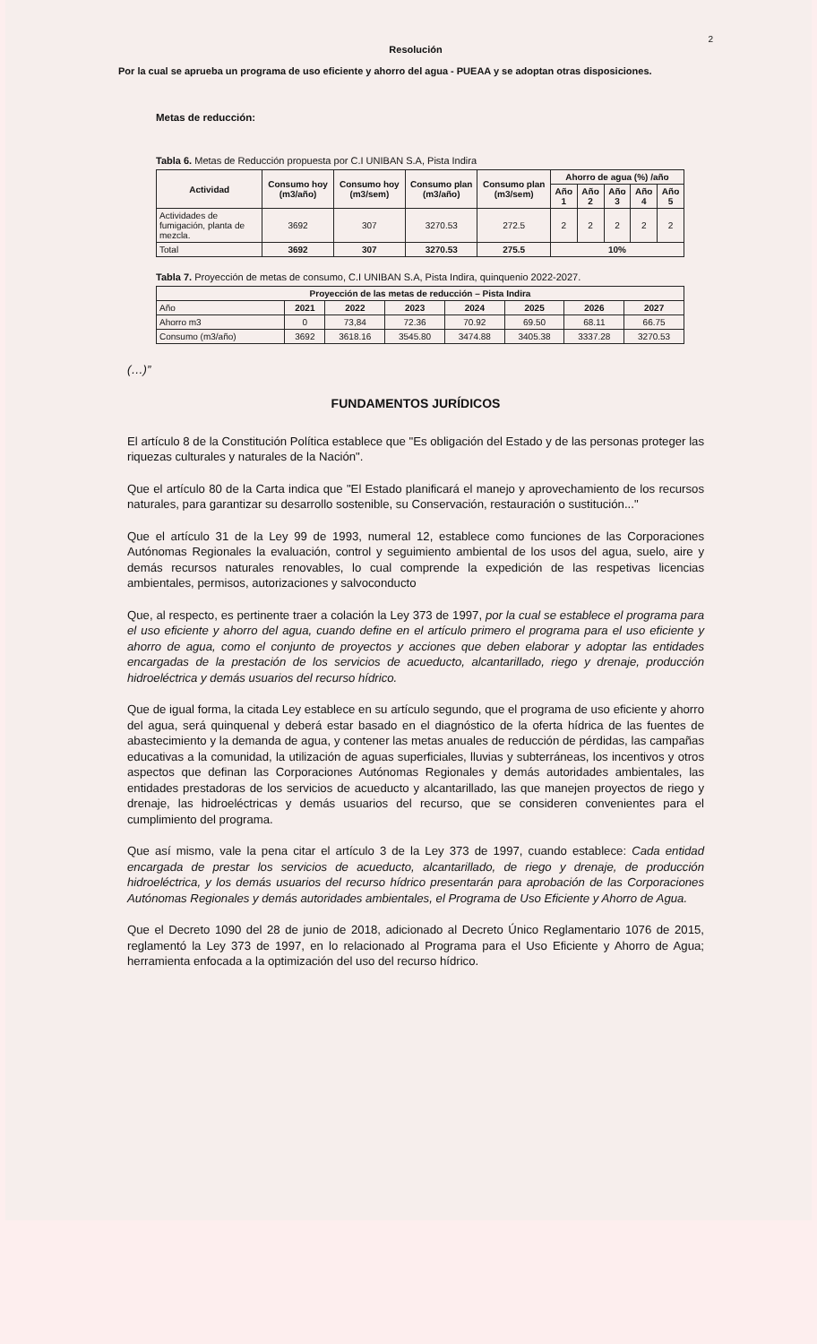2
Resolución
Por la cual se aprueba un programa de uso eficiente y ahorro del agua - PUEAA y se adoptan otras disposiciones.
Metas de reducción:
Tabla 6. Metas de Reducción propuesta por C.I UNIBAN S.A, Pista Indira
| Actividad | Consumo hoy (m3/año) | Consumo hoy (m3/sem) | Consumo plan (m3/año) | Consumo plan (m3/sem) | Ahorro de agua (%) /año | | | | |
| --- | --- | --- | --- | --- | --- | --- | --- | --- | --- |
| | | | | | Año 1 | Año 2 | Año 3 | Año 4 | Año 5 |
| Actividades de fumigación, planta de mezcla. | 3692 | 307 | 3270.53 | 272.5 | 2 | 2 | 2 | 2 | 2 |
| Total | 3692 | 307 | 3270.53 | 275.5 | 10% | | | | |
Tabla 7. Proyección de metas de consumo, C.I UNIBAN S.A, Pista Indira, quinquenio 2022-2027.
| Proyección de las metas de reducción – Pista Indira | | | | | | | |
| --- | --- | --- | --- | --- | --- | --- | --- |
| Año | 2021 | 2022 | 2023 | 2024 | 2025 | 2026 | 2027 |
| Ahorro m3 | 0 | 73,84 | 72.36 | 70.92 | 69.50 | 68.11 | 66.75 |
| Consumo (m3/año) | 3692 | 3618.16 | 3545.80 | 3474.88 | 3405.38 | 3337.28 | 3270.53 |
(…)”
FUNDAMENTOS JURÍDICOS
El artículo 8 de la Constitución Política establece que "Es obligación del Estado y de las personas proteger las riquezas culturales y naturales de la Nación".
Que el artículo 80 de la Carta indica que "El Estado planificará el manejo y aprovechamiento de los recursos naturales, para garantizar su desarrollo sostenible, su Conservación, restauración o sustitución..."
Que el artículo 31 de la Ley 99 de 1993, numeral 12, establece como funciones de las Corporaciones Autónomas Regionales la evaluación, control y seguimiento ambiental de los usos del agua, suelo, aire y demás recursos naturales renovables, lo cual comprende la expedición de las respetivas licencias ambientales, permisos, autorizaciones y salvoconducto
Que, al respecto, es pertinente traer a colación la Ley 373 de 1997, por la cual se establece el programa para el uso eficiente y ahorro del agua, cuando define en el artículo primero el programa para el uso eficiente y ahorro de agua, como el conjunto de proyectos y acciones que deben elaborar y adoptar las entidades encargadas de la prestación de los servicios de acueducto, alcantarillado, riego y drenaje, producción hidroeléctrica y demás usuarios del recurso hídrico.
Que de igual forma, la citada Ley establece en su artículo segundo, que el programa de uso eficiente y ahorro del agua, será quinquenal y deberá estar basado en el diagnóstico de la oferta hídrica de las fuentes de abastecimiento y la demanda de agua, y contener las metas anuales de reducción de pérdidas, las campañas educativas a la comunidad, la utilización de aguas superficiales, lluvias y subterráneas, los incentivos y otros aspectos que definan las Corporaciones Autónomas Regionales y demás autoridades ambientales, las entidades prestadoras de los servicios de acueducto y alcantarillado, las que manejen proyectos de riego y drenaje, las hidroeléctricas y demás usuarios del recurso, que se consideren convenientes para el cumplimiento del programa.
Que así mismo, vale la pena citar el artículo 3 de la Ley 373 de 1997, cuando establece: Cada entidad encargada de prestar los servicios de acueducto, alcantarillado, de riego y drenaje, de producción hidroeléctrica, y los demás usuarios del recurso hídrico presentarán para aprobación de las Corporaciones Autónomas Regionales y demás autoridades ambientales, el Programa de Uso Eficiente y Ahorro de Agua.
Que el Decreto 1090 del 28 de junio de 2018, adicionado al Decreto Único Reglamentario 1076 de 2015, reglamentó la Ley 373 de 1997, en lo relacionado al Programa para el Uso Eficiente y Ahorro de Agua; herramienta enfocada a la optimización del uso del recurso hídrico.